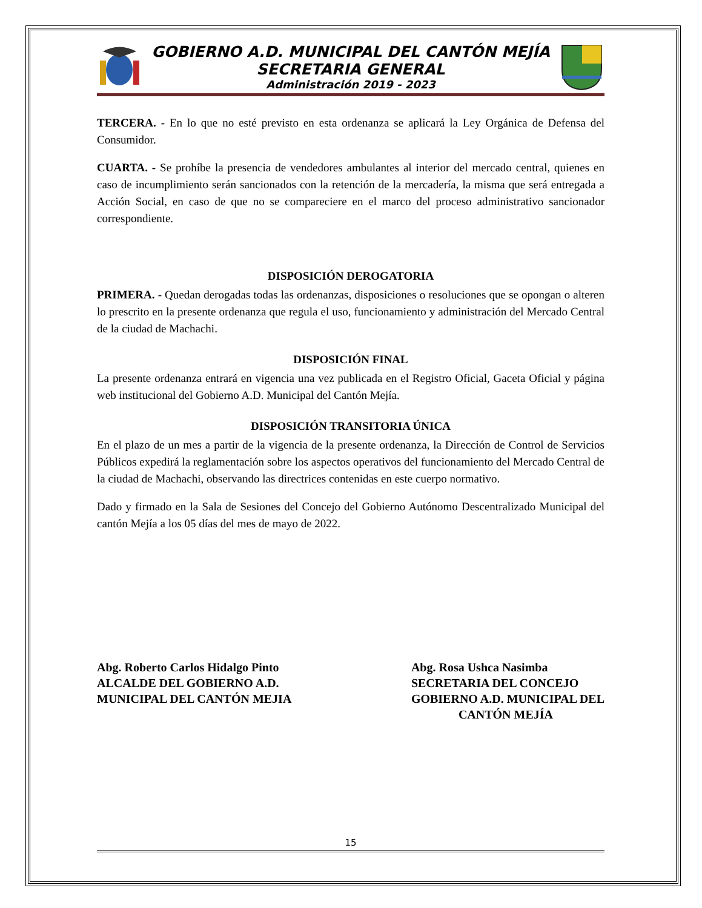GOBIERNO A.D. MUNICIPAL DEL CANTÓN MEJÍA
SECRETARIA GENERAL
Administración 2019 - 2023
TERCERA. - En lo que no esté previsto en esta ordenanza se aplicará la Ley Orgánica de Defensa del Consumidor.
CUARTA. - Se prohíbe la presencia de vendedores ambulantes al interior del mercado central, quienes en caso de incumplimiento serán sancionados con la retención de la mercadería, la misma que será entregada a Acción Social, en caso de que no se compareciere en el marco del proceso administrativo sancionador correspondiente.
DISPOSICIÓN DEROGATORIA
PRIMERA. - Quedan derogadas todas las ordenanzas, disposiciones o resoluciones que se opongan o alteren lo prescrito en la presente ordenanza que regula el uso, funcionamiento y administración del Mercado Central de la ciudad de Machachi.
DISPOSICIÓN FINAL
La presente ordenanza entrará en vigencia una vez publicada en el Registro Oficial, Gaceta Oficial y página web institucional del Gobierno A.D. Municipal del Cantón Mejía.
DISPOSICIÓN TRANSITORIA ÚNICA
En el plazo de un mes a partir de la vigencia de la presente ordenanza, la Dirección de Control de Servicios Públicos expedirá la reglamentación sobre los aspectos operativos del funcionamiento del Mercado Central de la ciudad de Machachi, observando las directrices contenidas en este cuerpo normativo.
Dado y firmado en la Sala de Sesiones del Concejo del Gobierno Autónomo Descentralizado Municipal del cantón Mejía a los 05 días del mes de mayo de 2022.
Abg. Roberto Carlos Hidalgo Pinto
ALCALDE DEL GOBIERNO A.D.
MUNICIPAL DEL CANTÓN MEJIA
Abg. Rosa Ushca Nasimba
SECRETARIA DEL CONCEJO
GOBIERNO A.D. MUNICIPAL DEL
CANTÓN MEJÍA
15